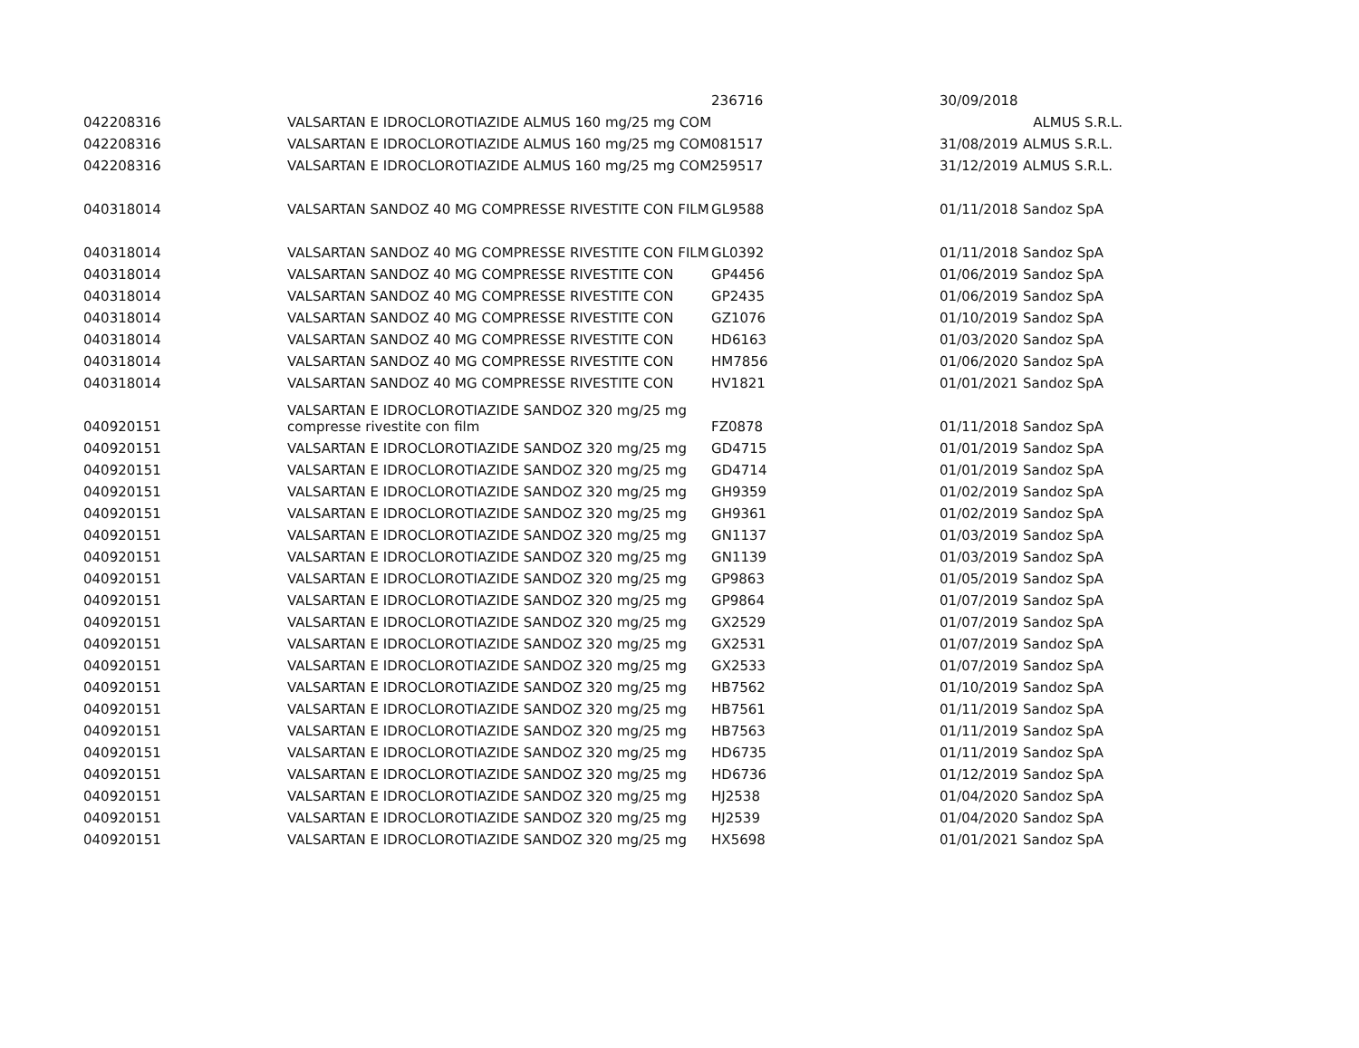| | | 236716 | 30/09/2018 | |
| 042208316 | VALSARTAN E IDROCLOROTIAZIDE ALMUS 160 mg/25 mg COM | | | ALMUS S.R.L. |
| 042208316 | VALSARTAN E IDROCLOROTIAZIDE ALMUS 160 mg/25 mg COM | 081517 | 31/08/2019 | ALMUS S.R.L. |
| 042208316 | VALSARTAN E IDROCLOROTIAZIDE ALMUS 160 mg/25 mg COM | 259517 | 31/12/2019 | ALMUS S.R.L. |
| 040318014 | VALSARTAN SANDOZ 40 MG COMPRESSE RIVESTITE CON FILM | GL9588 | 01/11/2018 | Sandoz SpA |
| 040318014 | VALSARTAN SANDOZ 40 MG COMPRESSE RIVESTITE CON FILM | GL0392 | 01/11/2018 | Sandoz SpA |
| 040318014 | VALSARTAN SANDOZ 40 MG COMPRESSE RIVESTITE CON | GP4456 | 01/06/2019 | Sandoz SpA |
| 040318014 | VALSARTAN SANDOZ 40 MG COMPRESSE RIVESTITE CON | GP2435 | 01/06/2019 | Sandoz SpA |
| 040318014 | VALSARTAN SANDOZ 40 MG COMPRESSE RIVESTITE CON | GZ1076 | 01/10/2019 | Sandoz SpA |
| 040318014 | VALSARTAN SANDOZ 40 MG COMPRESSE RIVESTITE CON | HD6163 | 01/03/2020 | Sandoz SpA |
| 040318014 | VALSARTAN SANDOZ 40 MG COMPRESSE RIVESTITE CON | HM7856 | 01/06/2020 | Sandoz SpA |
| 040318014 | VALSARTAN SANDOZ 40 MG COMPRESSE RIVESTITE CON | HV1821 | 01/01/2021 | Sandoz SpA |
| 040920151 | VALSARTAN E IDROCLOROTIAZIDE SANDOZ 320 mg/25 mg compresse rivestite con film | FZ0878 | 01/11/2018 | Sandoz SpA |
| 040920151 | VALSARTAN E IDROCLOROTIAZIDE SANDOZ 320 mg/25 mg | GD4715 | 01/01/2019 | Sandoz SpA |
| 040920151 | VALSARTAN E IDROCLOROTIAZIDE SANDOZ 320 mg/25 mg | GD4714 | 01/01/2019 | Sandoz SpA |
| 040920151 | VALSARTAN E IDROCLOROTIAZIDE SANDOZ 320 mg/25 mg | GH9359 | 01/02/2019 | Sandoz SpA |
| 040920151 | VALSARTAN E IDROCLOROTIAZIDE SANDOZ 320 mg/25 mg | GH9361 | 01/02/2019 | Sandoz SpA |
| 040920151 | VALSARTAN E IDROCLOROTIAZIDE SANDOZ 320 mg/25 mg | GN1137 | 01/03/2019 | Sandoz SpA |
| 040920151 | VALSARTAN E IDROCLOROTIAZIDE SANDOZ 320 mg/25 mg | GN1139 | 01/03/2019 | Sandoz SpA |
| 040920151 | VALSARTAN E IDROCLOROTIAZIDE SANDOZ 320 mg/25 mg | GP9863 | 01/05/2019 | Sandoz SpA |
| 040920151 | VALSARTAN E IDROCLOROTIAZIDE SANDOZ 320 mg/25 mg | GP9864 | 01/07/2019 | Sandoz SpA |
| 040920151 | VALSARTAN E IDROCLOROTIAZIDE SANDOZ 320 mg/25 mg | GX2529 | 01/07/2019 | Sandoz SpA |
| 040920151 | VALSARTAN E IDROCLOROTIAZIDE SANDOZ 320 mg/25 mg | GX2531 | 01/07/2019 | Sandoz SpA |
| 040920151 | VALSARTAN E IDROCLOROTIAZIDE SANDOZ 320 mg/25 mg | GX2533 | 01/07/2019 | Sandoz SpA |
| 040920151 | VALSARTAN E IDROCLOROTIAZIDE SANDOZ 320 mg/25 mg | HB7562 | 01/10/2019 | Sandoz SpA |
| 040920151 | VALSARTAN E IDROCLOROTIAZIDE SANDOZ 320 mg/25 mg | HB7561 | 01/11/2019 | Sandoz SpA |
| 040920151 | VALSARTAN E IDROCLOROTIAZIDE SANDOZ 320 mg/25 mg | HB7563 | 01/11/2019 | Sandoz SpA |
| 040920151 | VALSARTAN E IDROCLOROTIAZIDE SANDOZ 320 mg/25 mg | HD6735 | 01/11/2019 | Sandoz SpA |
| 040920151 | VALSARTAN E IDROCLOROTIAZIDE SANDOZ 320 mg/25 mg | HD6736 | 01/12/2019 | Sandoz SpA |
| 040920151 | VALSARTAN E IDROCLOROTIAZIDE SANDOZ 320 mg/25 mg | HJ2538 | 01/04/2020 | Sandoz SpA |
| 040920151 | VALSARTAN E IDROCLOROTIAZIDE SANDOZ 320 mg/25 mg | HJ2539 | 01/04/2020 | Sandoz SpA |
| 040920151 | VALSARTAN E IDROCLOROTIAZIDE SANDOZ 320 mg/25 mg | HX5698 | 01/01/2021 | Sandoz SpA |